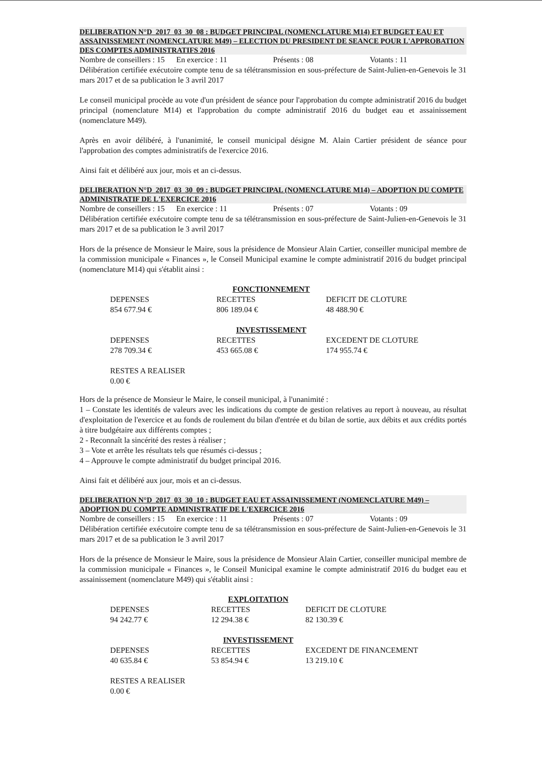DELIBERATION N°D_2017_03_30_08 : BUDGET PRINCIPAL (NOMENCLATURE M14) ET BUDGET EAU ET ASSAINISSEMENT (NOMENCLATURE M49) – ELECTION DU PRESIDENT DE SEANCE POUR L'APPROBATION DES COMPTES ADMINISTRATIFS 2016
Nombre de conseillers : 15 En exercice : 11 Présents : 08 Votants : 11
Délibération certifiée exécutoire compte tenu de sa télétransmission en sous-préfecture de Saint-Julien-en-Genevois le 31 mars 2017 et de sa publication le 3 avril 2017
Le conseil municipal procède au vote d'un président de séance pour l'approbation du compte administratif 2016 du budget principal (nomenclature M14) et l'approbation du compte administratif 2016 du budget eau et assainissement (nomenclature M49).
Après en avoir délibéré, à l'unanimité, le conseil municipal désigne M. Alain Cartier président de séance pour l'approbation des comptes administratifs de l'exercice 2016.
Ainsi fait et délibéré aux jour, mois et an ci-dessus.
DELIBERATION N°D_2017_03_30_09 : BUDGET PRINCIPAL (NOMENCLATURE M14) – ADOPTION DU COMPTE ADMINISTRATIF DE L'EXERCICE 2016
Nombre de conseillers : 15 En exercice : 11 Présents : 07 Votants : 09
Délibération certifiée exécutoire compte tenu de sa télétransmission en sous-préfecture de Saint-Julien-en-Genevois le 31 mars 2017 et de sa publication le 3 avril 2017
Hors de la présence de Monsieur le Maire, sous la présidence de Monsieur Alain Cartier, conseiller municipal membre de la commission municipale « Finances », le Conseil Municipal examine le compte administratif 2016 du budget principal (nomenclature M14) qui s'établit ainsi :
| | FONCTIONNEMENT | |
| DEPENSES | RECETTES | DEFICIT DE CLOTURE |
| 854 677.94 € | 806 189.04 € | 48 488.90 € |
| | INVESTISSEMENT | |
| DEPENSES | RECETTES | EXCEDENT DE CLOTURE |
| 278 709.34 € | 453 665.08 € | 174 955.74 € |
| RESTES A REALISER | | |
| 0.00 € | | |
Hors de la présence de Monsieur le Maire, le conseil municipal, à l'unanimité :
1 – Constate les identités de valeurs avec les indications du compte de gestion relatives au report à nouveau, au résultat d'exploitation de l'exercice et au fonds de roulement du bilan d'entrée et du bilan de sortie, aux débits et aux crédits portés à titre budgétaire aux différents comptes ;
2 - Reconnaît la sincérité des restes à réaliser ;
3 – Vote et arrête les résultats tels que résumés ci-dessus ;
4 – Approuve le compte administratif du budget principal 2016.
Ainsi fait et délibéré aux jour, mois et an ci-dessus.
DELIBERATION N°D_2017_03_30_10 : BUDGET EAU ET ASSAINISSEMENT (NOMENCLATURE M49) – ADOPTION DU COMPTE ADMINISTRATIF DE L'EXERCICE 2016
Nombre de conseillers : 15 En exercice : 11 Présents : 07 Votants : 09
Délibération certifiée exécutoire compte tenu de sa télétransmission en sous-préfecture de Saint-Julien-en-Genevois le 31 mars 2017 et de sa publication le 3 avril 2017
Hors de la présence de Monsieur le Maire, sous la présidence de Monsieur Alain Cartier, conseiller municipal membre de la commission municipale « Finances », le Conseil Municipal examine le compte administratif 2016 du budget eau et assainissement (nomenclature M49) qui s'établit ainsi :
| | EXPLOITATION | |
| DEPENSES | RECETTES | DEFICIT DE CLOTURE |
| 94 242.77 € | 12 294.38 € | 82 130.39 € |
| | INVESTISSEMENT | |
| DEPENSES | RECETTES | EXCEDENT DE FINANCEMENT |
| 40 635.84 € | 53 854.94 € | 13 219.10 € |
| RESTES A REALISER | | |
| 0.00 € | | |